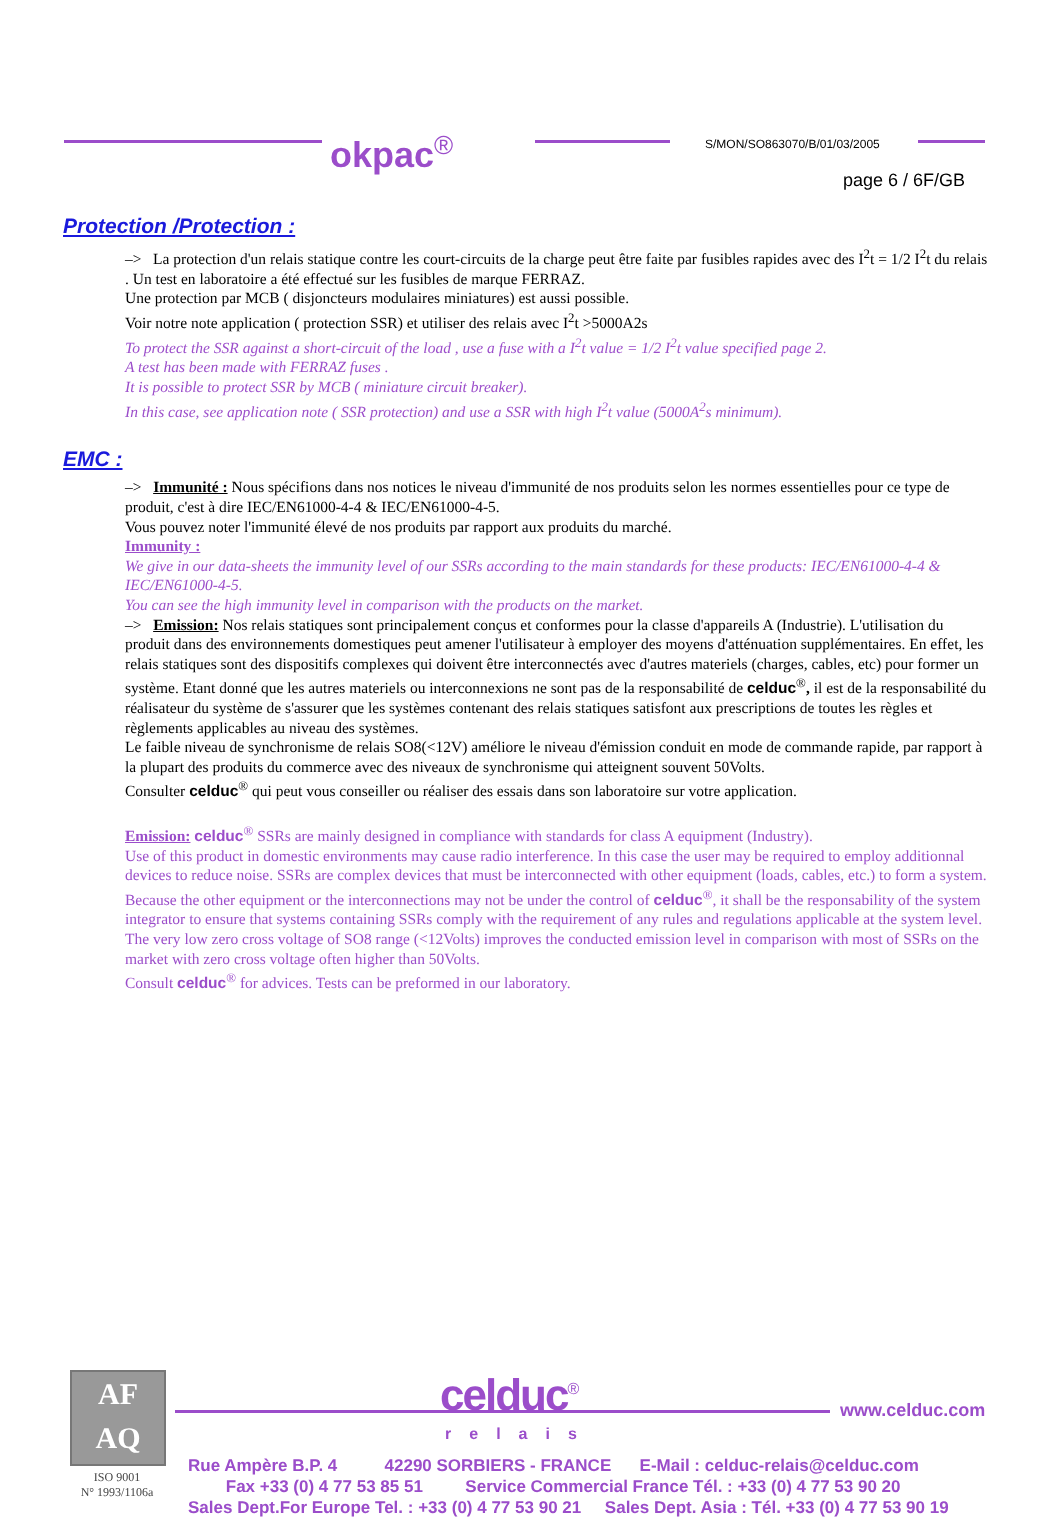okpac<sup>®</sup> S/MON/SO863070/B/01/03/2005
page 6 / 6F/GB
Protection /Protection :
–> La protection d'un relais statique contre les court-circuits de la charge peut être faite par fusibles rapides avec des I<sup>2</sup>t = 1/2 I<sup>2</sup>t du relais . Un test en laboratoire a été effectué sur les fusibles de marque FERRAZ.
Une protection par MCB ( disjoncteurs modulaires miniatures) est aussi possible.
Voir notre note application ( protection SSR) et utiliser des relais avec I<sup>2</sup>t >5000A2s
To protect the SSR against a short-circuit of the load , use a fuse with a I<sup>2</sup>t value = 1/2 I<sup>2</sup>t value specified page 2.
A test has been made with FERRAZ fuses .
It is possible to protect SSR by MCB ( miniature circuit breaker).
In this case, see application note ( SSR protection) and use a SSR with high I<sup>2</sup>t value (5000A<sup>2</sup>s minimum).
EMC :
–> Immunité : Nous spécifions dans nos notices le niveau d'immunité de nos produits selon les normes essentielles pour ce type de produit, c'est à dire IEC/EN61000-4-4 & IEC/EN61000-4-5.
Vous pouvez noter l'immunité élevé de nos produits par rapport aux produits du marché.
Immunity :
We give in our data-sheets the immunity level of our SSRs according to the main standards for these products: IEC/EN61000-4-4 & IEC/EN61000-4-5.
You can see the high immunity level in comparison with the products on the market.
–> Emission: Nos relais statiques sont principalement conçus et conformes pour la classe d'appareils A (Industrie). L'utilisation du produit dans des environnements domestiques peut amener l'utilisateur à employer des moyens d'atténuation supplémentaires. En effet, les relais statiques sont des dispositifs complexes qui doivent être interconnectés avec d'autres materiels (charges, cables, etc) pour former un système. Etant donné que les autres materiels ou interconnexions ne sont pas de la responsabilité de celduc<sup>®</sup>, il est de la responsabilité du réalisateur du système de s'assurer que les systèmes contenant des relais statiques satisfont aux prescriptions de toutes les règles et règlements applicables au niveau des systèmes.
Le faible niveau de synchronisme de relais SO8(<12V) améliore le niveau d'émission conduit en mode de commande rapide, par rapport à la plupart des produits du commerce avec des niveaux de synchronisme qui atteignent souvent 50Volts.
Consulter celduc<sup>®</sup> qui peut vous conseiller ou réaliser des essais dans son laboratoire sur votre application.
Emission: celduc<sup>®</sup> SSRs are mainly designed in compliance with standards for class A equipment (Industry).
Use of this product in domestic environments may cause radio interference. In this case the user may be required to employ additionnal devices to reduce noise. SSRs are complex devices that must be interconnected with other equipment (loads, cables, etc.) to form a system. Because the other equipment or the interconnections may not be under the control of celduc<sup>®</sup>, it shall be the responsability of the system integrator to ensure that systems containing SSRs comply with the requirement of any rules and regulations applicable at the system level.
The very low zero cross voltage of SO8 range (<12Volts) improves the conducted emission level in comparison with most of SSRs on the market with zero cross voltage often higher than 50Volts.
Consult celduc<sup>®</sup> for advices. Tests can be preformed in our laboratory.
AF
AQ
ISO 9001
N° 1993/1106a
celduc<sup>®</sup>
relais
www.celduc.com
Rue Ampère B.P. 4 42290 SORBIERS - FRANCE E-Mail : celduc-relais@celduc.com
Fax +33 (0) 4 77 53 85 51 Service Commercial France Tél. : +33 (0) 4 77 53 90 20
Sales Dept.For Europe Tel. : +33 (0) 4 77 53 90 21 Sales Dept. Asia : Tél. +33 (0) 4 77 53 90 19